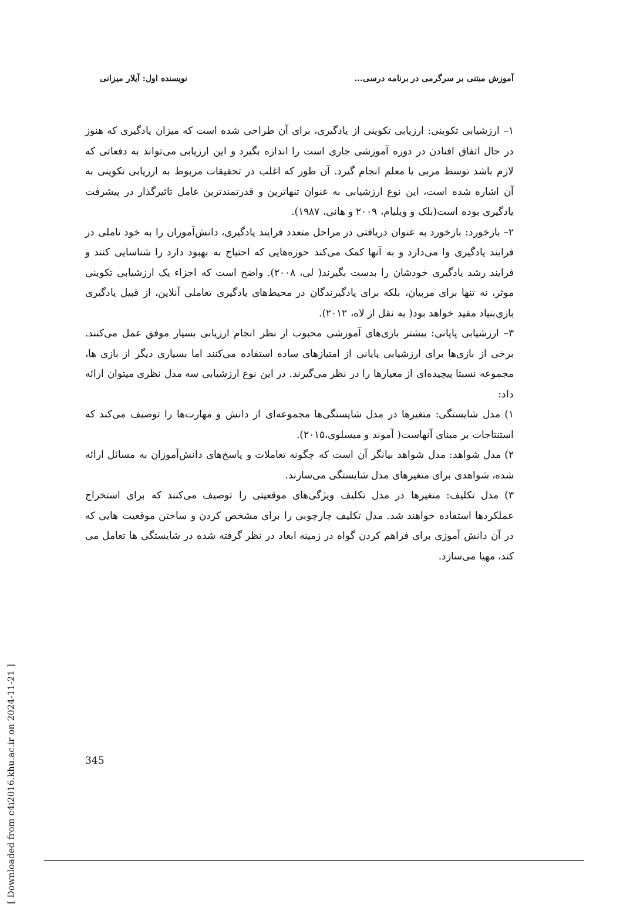آموزش مبتنی بر سرگرمی در برنامه درسی... نویسنده اول: آیلار میزانی
۱– ارزشیابی تکوینی: ارزیابی تکوینی از یادگیری، برای آن طراحی شده است که میزان یادگیری که هنوز در حال اتفاق افتادن در دوره آموزشی جاری است را اندازه بگیرد و این ارزیابی می‌تواند به دفعاتی که لازم باشد توسط مربی یا معلم انجام گیرد. آن طور که اغلب در تحقیقات مربوط به ارزیابی تکوینی به آن اشاره شده است، این نوع ارزشیابی به عنوان تنهاترین و قدرتمندترین عامل تاثیرگذار در پیشرفت یادگیری بوده است(بلک و ویلیام، ۲۰۰۹ و هانی، ۱۹۸۷).
۲– بازخورد: بازخورد به عنوان دریافتی در مراحل متعدد فرایند یادگیری، دانش‌آموزان را به خود تاملی در فرایند یادگیری وا می‌دارد و به آنها کمک می‌کند حوزه‌هایی که احتیاج به بهبود دارد را شناسایی کنند و فرایند رشد یادگیری خودشان را بدست بگیرند( لی، ۲۰۰۸). واضح است که اجزاء یک ارزشیابی تکوینی موثر، نه تنها برای مربیان، بلکه برای یادگیرندگان در محیط‌های یادگیری تعاملی آنلاین، از قبیل یادگیری بازی‌بنیاد مفید خواهد بود( به نقل از لاه، ۲۰۱۲).
۳– ارزشیابی پایانی: بیشتر بازی‌های آموزشی محبوب از نظر انجام ارزیابی بسیار موفق عمل می‌کنند. برخی از بازی‌ها برای ارزشیابی پایانی از امتیازهای ساده استفاده می‌کنند اما بسیاری دیگر از بازی ها، مجموعه نسبتا پیچیده‌ای از معیارها را در نظر می‌گیرند. در این نوع ارزشیابی سه مدل نظری میتوان ارائه داد:
۱) مدل شایستگی: متغیرها در مدل شایستگی‌ها مجموعه‌ای از دانش و مهارت‌ها را توصیف می‌کند که استنتاجات بر مبنای آنهاست( آموند و میسلوی،۲۰۱۵).
۲) مدل شواهد: مدل شواهد بیانگر آن است که چگونه تعاملات و پاسخ‌های دانش‌آموزان به مسائل ارائه شده، شواهدی برای متغیرهای مدل شایستگی می‌سازند.
۳) مدل تکلیف: متغیرها در مدل تکلیف ویژگی‌های موقعیتی را توصیف می‌کنند که برای استخراج عملکردها استفاده خواهند شد. مدل تکلیف چارچوبی را برای مشخص کردن و ساختن موقعیت هایی که در آن دانش آموزی برای فراهم کردن گواه در زمینه ابعاد در نظر گرفته شده در شایستگی ها تعامل می کند، مهیا می‌سازد.
[ Downloaded from c4i2016.khu.ac.ir on 2024-11-21 ]
345